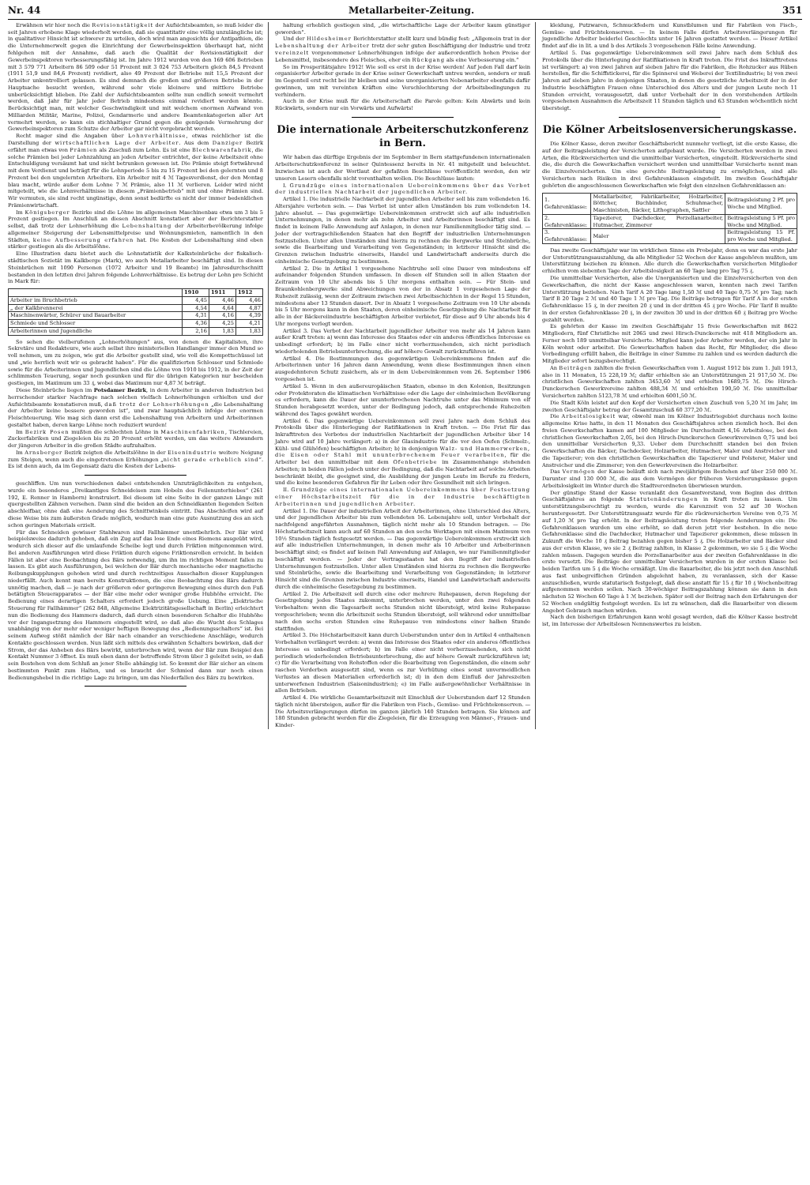Nr. 44 Metallarbeiter-Zeitung. 351
Erwähnen wir hier noch die Revisionstätigkeit der Aufsichtsbeamten, so muß leider die seit Jahren erhobene Klage wiederholt werden, daß sie quantitativ eine völlig unzulängliche ist; in qualitativer Hinsicht ist schwerer zu urteilen, doch wird man angesichts der Antipathien, die die Unternehmerwelt gegen die Einrichtung der Gewerbeinspektion überhaupt hat, nicht fehlgehen mit der Annahme, daß auch die Qualität der Revisionstätigkeit der Gewerbeinspektoren verbesserungsfähig ist. Im Jahre 1912 wurden von den 169 606 Betrieben mit 3 579 771 Arbeitern 86 509 oder 51 Prozent mit 3 024 753 Arbeitern gleich 84,5 Prozent (1911 51,9 und 84,6 Prozent) revidiert, also 49 Prozent der Betriebe mit 15,5 Prozent der Arbeiter unkontrolliert gelassen. Es sind demnach die großen und größeren Betriebe in der Hauptsache besucht worden, während sehr viele kleinere und mittlere Betriebe unberücksichtigt blieben. Die Zahl der Aufsichtsbeamten sollte nun endlich soweit vermehrt werden, daß Jahr für Jahr jeder Betrieb mindestens einmal revidiert werden könnte. Berücksichtigt man, mit welcher Geschwindigkeit und mit welchem enormen Aufwand von Milliarden Militär, Marine, Polizei, Gendarmerie und andere Beamtenkategorien aller Art vermehrt werden, so kann ein stichhaltiger Grund gegen die genügende Vermehrung der Gewerbeinspektoren zum Schutze der Arbeiter gar nicht vorgebracht werden.
Recht mager sind die Angaben über Lohnverhältnisse, etwas reichlicher ist die Darstellung der wirtschaftlichen Lage der Arbeiter. Aus dem Danziger Bezirk erfährt man etwas von Prämien als Zuschuß zum Lohn. Es ist eine Blechwarenfabrik, die solche Prämien bei jeder Lohnzahlung an jeden Arbeiter entrichtet, der keine Arbeitszeit ohne Entschuldigung versäumt hat und nicht betrunken gewesen ist. Die Prämie steigt fortwährend mit dem Verdienst und beträgt für die Lohnperiode 5 bis zu 15 Prozent bei den gelernten und 8 Prozent bei den ungelernten Arbeitern. Ein Arbeiter mit 4 ℳ Tagesverdienst, der den Montag blau macht, würde außer dem Lohne 7 ℳ Prämie, also 11 ℳ verlieren. Leider wird nicht mitgeteilt, wie die Lohnverhältnisse in diesem „Prämienbetrieb“ mit und ohne Prämien sind. Wir vermuten, sie sind recht ungünstige, denn sonst bedürfte es nicht der immer bedenklichen Prämienwirtschaft.
Im Königsberger Bezirke sind die Löhne im allgemeinen Maschinenbau etwa um 3 bis 5 Prozent gestiegen. Im Anschluß an diesen Abschnitt konstatiert aber der Berichterstatter selbst, daß trotz der Lohnerhöhung die Lebenshaltung der Arbeiterbevölkerung infolge allgemeiner Steigerung der Lebensmittelpreise und Wohnungsmieten, namentlich in den Städten, keine Aufbesserung erfahren hat. Die Kosten der Lebenshaltung sind eben stärker gestiegen als die Arbeitslöhne.
Eine Illustration dazu bietet auch die Lohnstatistik der Kalksteinbrüche der fiskalisch-städtischen Sozietät im Kalkberge (Mark), wo auch Metallarbeiter beschäftigt sind. In diesen Steinbrüchen mit 1090 Personen (1072 Arbeiter und 19 Beamte) im Jahresdurchschnitt bestanden in den letzten drei Jahren folgende Lohnverhältnisse. Es betrug der Lohn pro Schicht in Mark für:
| | 1910 | 1911 | 1912 |
| --- | --- | --- | --- |
| Arbeiter im Bruchbetrieb | 4,45 | 4,46 | 4,46 |
| „ der Kalkbrennerei | 4,54 | 4,64 | 4,87 |
| Maschinenwärter, Schürer und Bauarbeiter | 4,31 | 4,16 | 4,39 |
| Schmiede und Schlosser | 4,36 | 4,25 | 4,21 |
| Arbeiterinnen und Jugendliche | 2,16 | 1,83 | 1,83 |
So sehen die vielberufenen „Lohnerhöhungen“ aus, von denen die Kapitalisten, ihre Sekretäre und Redakteure, wie auch selbst ihre ministeriellen Handlanger immer den Mund so voll nehmen, um zu zeigen, wie gut die Arbeiter gestellt sind, wie voll die Kompottschüssel ist und „wie herrlich weit wir es gebracht haben“. Für die qualifizierten Schlosser und Schmiede sowie für die Arbeiterinnen und Jugendlichen sind die Löhne von 1910 bis 1912, in der Zeit der schlimmsten Teuerung, sogar noch gesunken und für die übrigen Kategorien nur bescheiden gestiegen, im Maximum um 33 ₰, wobei das Maximum nur 4,87 ℳ beträgt.
Diese Steinbrüche liegen im Potsdamer Bezirk, in dem Arbeiter in anderen Industrien bei herrschender starker Nachfrage nach solchen vielfach Lohnerhöhungen erhielten und der Aufsichtsbeamte konstatieren muß, daß trotz der Lohnerhöhungen „die Lebenshaltung der Arbeiter keine bessere geworden ist“, und zwar hauptsächlich infolge der enormen Fleischteuerung. Wie mag sich dann erst die Lebenshaltung von Arbeitern und Arbeiterinnen gestaltet haben, deren karge Löhne noch reduziert wurden!
Im Bezirk Posen mußten die schlechten Löhne in Maschinenfabriken, Tischlereien, Zuckerfabriken und Ziegeleien bis zu 20 Prozent erhöht werden, um das weitere Abwandern der jüngeren Arbeiter in die großen Städte aufzuhalten.
Im Arnsberger Bezirk zeigten die Arbeitslöhne in der Eisenindustrie weitere Neigung zum Steigen, wenn auch die eingetretenen Erhöhungen „nicht gerade erheblich sind“. Es ist denn auch, da im Gegensatz dazu die Kosten der Lebens-
geschliffen. Um nun verschiedenen dabei entstehenden Unzuträglichkeiten zu entgehen, wurde ein besonderes „Dreikantiges Schneideisen zum Hobeln des Feilenunterhiebes“ (261 192, E. Renner in Hamborn) konstruiert. Bei diesem ist eine Seite in der ganzen Länge mit quergestellten Zähnen versehen. Dann sind die beiden an den Schneidkanten liegenden Seiten abschleifbar, ohne daß eine Aenderung des Schnittwinkels eintritt. Das Abschleifen wird auf diese Weise bis zum äußersten Grade möglich, wodurch man eine gute Ausnutzung des an sich schon geringen Materials erzielt.
Für das Schneiden gewisser Stahlwaren sind Fallhämmer unentbehrlich. Der Bär wird beispielsweise dadurch gehoben, daß ein Zug auf das lose Ende eines Riemens ausgeübt wird, wodurch sich dieser auf die umlaufende Scheibe legt und durch Friktion mitgenommen wird. Bei anderen Ausführungen wird diese Friktion durch eigene Friktionsrollen erreicht. In beiden Fällen ist aber eine Beobachtung des Bärs notwendig, um ihn im richtigen Moment fallen zu lassen. Es gibt auch Ausführungen, bei welchen der Bär durch mechanische oder magnetische Reibungskupplungen gehoben wird und durch rechtzeitiges Ausschalten dieser Kupplungen niederfällt. Auch kennt man bereits Konstruktionen, die eine Beobachtung des Bärs dadurch unnötig machen, daß — je nach der größeren oder geringeren Bewegung eines durch den Fuß betätigten Steuerapparates — der Bär eine mehr oder weniger große Hubhöhe erreicht. Die Bedienung eines derartigen Schalters erfordert jedoch große Uebung. Eine „Elektrische Steuerung für Fallhämmer“ (262 848, Allgemeine Elektrizitätsgesellschaft in Berlin) erleichtert nun die Bedienung des Hammers dadurch, daß durch einen besonderen Schalter die Hubhöhe vor der Ingangsetzung des Hammers eingestellt wird, so daß also die Wucht des Schlages unabhängig von der mehr oder weniger heftigen Bewegung des „Bedienungsschalters“ ist. Bei seinem Aufweg stößt nämlich der Bär nach einander an verschiedene Anschläge, wodurch Kontakte geschlossen werden. Nun läßt sich mittels des erwähnten Schalters bewirken, daß der Strom, der das Anheben des Bärs bewirkt, unterbrochen wird, wenn der Bär zum Beispiel den Kontakt Nummer 3 öffnet. Es muß eben dann der betreffende Strom über 3 geleitet sein, so daß sein Bestehen von dem Schluß an jener Stelle abhängig ist. So kommt der Bär sicher an einem bestimmten Punkt zum Halten, und es braucht der Schmied dann nur noch einen Bedienungshebel in die richtige Lage zu bringen, um das Niederfallen des Bärs zu bewirken.
haltung erheblich gestiegen sind, „die wirtschaftliche Lage der Arbeiter kaum günstiger geworden“.
Und der Hildesheimer Berichterstatter stellt kurz und bündig fest: „Allgemein trat in der Lebenshaltung der Arbeiter trotz der sehr guten Beschäftigung der Industrie und trotz vereinzelt vorgenommener Lohnerhöhungen infolge der außerordentlich hohen Preise der Lebensmittel, insbesondere des Fleisches, eher ein Rückgang als eine Verbesserung ein.“
So im Prosperitätsjahre 1912! Wie soll es erst in der Krise werden! Auf jeden Fall darf kein organisierter Arbeiter gerade in der Krise seiner Gewerkschaft untreu werden, sondern er muß im Gegenteil erst recht bei ihr bleiben und seine unorganisierten Nebenarbeiter ebenfalls dafür gewinnen, um mit vereinten Kräften eine Verschlechterung der Arbeitsbedingungen zu verhindern.
Auch in der Krise muß für die Arbeiterschaft die Parole gelten: Kein Abwärts und kein Rückwärts, sondern nur ein Vorwärts und Aufwärts!
Die internationale Arbeiterschutzkonferenz in Bern.
Wir haben das dürftige Ergebnis der im September in Bern stattgefundenen internationalen Arbeiterschutzkonferenz in seiner Quintessenz bereits in Nr. 41 mitgeteilt und beleuchtet. Inzwischen ist auch der Wortlaut der gefaßten Beschlüsse veröffentlicht worden, den wir unseren Lesern ebenfalls nicht vorenthalten wollen. Die Beschlüsse lauten:
I. Grundzüge eines internationalen Uebereinkommens über das Verbot der industriellen Nachtarbeit der jugendlichen Arbeiter.
Artikel 1. Die industrielle Nachtarbeit der jugendlichen Arbeiter soll bis zum vollendeten 16. Altersjahre verboten sein. — Das Verbot ist unter allen Umständen bis zum vollendeten 14. Jahre absolut. — Das gegenwärtige Uebereinkommen erstreckt sich auf alle industriellen Unternehmungen, in denen mehr als zehn Arbeiter und Arbeiterinnen beschäftigt sind. Es findet in keinem Falle Anwendung auf Anlagen, in denen nur Familienmitglieder tätig sind. — Jeder der vertragschließenden Staaten hat den Begriff der industriellen Unternehmungen festzustellen. Unter allen Umständen sind hierzu zu rechnen die Bergwerke und Steinbrüche, sowie die Bearbeitung und Verarbeitung von Gegenständen; in letzterer Hinsicht sind die Grenzen zwischen Industrie einerseits, Handel und Landwirtschaft anderseits durch die einheimische Gesetzgebung zu bestimmen.
Artikel 2. Die in Artikel 1 vorgesehene Nachtruhe soll eine Dauer von mindestens elf aufeinander folgenden Stunden umfassen. In diesen elf Stunden soll in allen Staaten der Zeitraum von 10 Uhr abends bis 5 Uhr morgens enthalten sein. — Für Stein- und Braunkohlenbergwerke sind Abweichungen von der in Absatz 1 vorgesehenen Lage der Ruhezeit zulässig, wenn der Zeitraum zwischen zwei Arbeitsschichten in der Regel 15 Stunden, mindestens aber 13 Stunden dauert. Der in Absatz 1 vorgesehene Zeitraum von 10 Uhr abends bis 5 Uhr morgens kann in den Staaten, deren einheimische Gesetzgebung die Nachtarbeit für alle in der Bäckereiindustrie beschäftigten Arbeiter verbietet, für diese auf 9 Uhr abends bis 4 Uhr morgens verlegt werden.
Artikel 3. Das Verbot der Nachtarbeit jugendlicher Arbeiter von mehr als 14 Jahren kann außer Kraft treten: a) wenn das Interesse des Staates oder ein anderes öffentliches Interesse es unbedingt erfordert; b) im Falle einer nicht vorherzusehenden, sich nicht periodisch wiederholenden Betriebsunterbrechung, die auf höhere Gewalt zurückzuführen ist.
Artikel 4. Die Bestimmungen des gegenwärtigen Uebereinkommens finden auf die Arbeiterinnen unter 16 Jahren dann Anwendung, wenn diese Bestimmungen ihnen einen ausgedehnteren Schutz zusichern, als er in dem Uebereinkommen vom 26. September 1906 vorgesehen ist.
Artikel 5. Wenn in den außereuropäischen Staaten, ebenso in den Kolonien, Besitzungen oder Protektoraten die klimatischen Verhältnisse oder die Lage der einheimischen Bevölkerung es erfordern, kann die Dauer der ununterbrochenen Nachtruhe unter das Minimum von elf Stunden herabgesetzt werden, unter der Bedingung jedoch, daß entsprechende Ruhezeiten während des Tages gewährt werden.
Artikel 6. Das gegenwärtige Uebereinkommen soll zwei Jahre nach dem Schluß des Protokolls über die Hinterlegung der Ratifikationen in Kraft treten. — Die Frist für das Inkrafttreten des Verbotes der industriellen Nachtarbeit der jugendlichen Arbeiter über 14 Jahre wird auf 10 Jahre verlängert: a) in der Glasindustrie für die vor den Oefen (Schmelz-, Kühl- und Glühöfen) beschäftigten Arbeiter; b) in denjenigen Walz- und Hammerwerken, die Eisen oder Stahl mit ununterbrochenem Feuer verarbeiten, für die Arbeiter bei den unmittelbar mit dem Ofenbetriebe im Zusammenhange stehenden Arbeiten; in beiden Fällen jedoch unter der Bedingung, daß die Nachtarbeit auf solche Arbeiten beschränkt bleibt, die geeignet sind, die Ausbildung der jungen Leute im Berufe zu fördern, und die keine besonderen Gefahren für ihr Leben oder ihre Gesundheit mit sich bringen.
II. Grundzüge eines internationalen Uebereinkommens über Festsetzung einer Höchstarbeitszeit für die in der Industrie beschäftigten Arbeiterinnen und jugendlichen Arbeiter.
Artikel 1. Die Dauer der industriellen Arbeit der Arbeiterinnen, ohne Unterschied des Alters, und der jugendlichen Arbeiter bis zum vollendeten 16. Lebensjahre soll, unter Vorbehalt der nachfolgend angeführten Ausnahmen, täglich nicht mehr als 10 Stunden betragen. — Die Höchstarbeitszeit kann auch auf 60 Stunden an den sechs Werktagen mit einem Maximum von 10½ Stunden täglich festgesetzt werden. — Das gegenwärtige Uebereinkommen erstreckt sich auf alle industriellen Unternehmungen, in denen mehr als 10 Arbeiter und Arbeiterinnen beschäftigt sind; es findet auf keinen Fall Anwendung auf Anlagen, wo nur Familienmitglieder beschäftigt werden. — Jeder der Vertragsstaaten hat den Begriff der industriellen Unternehmungen festzustellen. Unter allen Umständen sind hierzu zu rechnen die Bergwerke und Steinbrüche, sowie die Bearbeitung und Verarbeitung von Gegenständen; in letzterer Hinsicht sind die Grenzen zwischen Industrie einerseits, Handel und Landwirtschaft anderseits durch die einheimische Gesetzgebung zu bestimmen.
Artikel 2. Die Arbeitszeit soll durch eine oder mehrere Ruhepausen, deren Regelung der Gesetzgebung jedes Staates zukommt, unterbrochen werden, unter den zwei folgenden Vorbehalten: wenn die Tagesarbeit sechs Stunden nicht übersteigt, wird keine Ruhepause vorgeschrieben; wenn die Arbeitszeit sechs Stunden übersteigt, soll während oder unmittelbar nach den sechs ersten Stunden eine Ruhepause von mindestens einer halben Stunde stattfinden.
Artikel 3. Die Höchstarbeitszeit kann durch Ueberstunden unter den in Artikel 4 enthaltenen Vorbehalten verlängert werden: a) wenn das Interesse des Staates oder ein anderes öffentliches Interesse es unbedingt erfordert; b) im Falle einer nicht vorherzusehenden, sich nicht periodisch wiederholenden Betriebsunterbrechung, die auf höhere Gewalt zurückzuführen ist; c) für die Verarbeitung von Rohstoffen oder die Bearbeitung von Gegenständen, die einem sehr raschen Verderben ausgesetzt sind, wenn es zur Verhütung eines sonst unvermeidlichen Verlustes an diesen Materialien erforderlich ist; d) in den dem Einfluß der Jahreszeiten unterworfenen Industrien (Saisonindustrien); e) im Falle außergewöhnlicher Verhältnisse in allen Betrieben.
Artikel 4. Die wirkliche Gesamtarbeitszeit mit Einschluß der Ueberstunden darf 12 Stunden täglich nicht übersteigen, außer für die Fabriken von Fisch-, Gemüse- und Früchtekonserven. — Die Arbeitsverlängerungen dürfen im ganzen jährlich 140 Stunden betragen. Sie können auf 180 Stunden gebracht werden für die Ziegeleien, für die Erzeugung von Männer-, Frauen- und Kinder-
kleidung, Putzwaren, Schmuckfedern und Kunstblumen und für Fabriken von Fisch-, Gemüse- und Früchtekonserven. — In keinem Falle dürfen Arbeitsverlängerungen für jugendliche Arbeiter beiderlei Geschlechts unter 16 Jahren gestattet werden. — Dieser Artikel findet auf die in lit. a und b des Artikels 3 vorgesehenen Fälle keine Anwendung.
Artikel 5. Das gegenwärtige Uebereinkommen soll zwei Jahre nach dem Schluß des Protokolls über die Hinterlegung der Ratifikationen in Kraft treten. Die Frist des Inkrafttretens ist verlängert: a) von zwei Jahren auf sieben Jahre für die Fabriken, die Rohzucker aus Rüben herstellen, für die Schiffstickerei, für die Spinnerei und Weberei der Textilindustrie; b) von zwei Jahren auf sieben Jahre in denjenigen Staaten, in denen die gesetzliche Arbeitszeit der in der Industrie beschäftigten Frauen ohne Unterschied des Alters und der jungen Leute noch 11 Stunden erreicht, vorausgesetzt, daß unter Vorbehalt der in den vorstehenden Artikeln vorgesehenen Ausnahmen die Arbeitszeit 11 Stunden täglich und 63 Stunden wöchentlich nicht übersteigt.
Die Kölner Arbeitslosenversicherungskasse.
Die Kölner Kasse, deren zweiter Geschäftsbericht nunmehr vorliegt, ist die erste Kasse, die auf der Beitragsleistung der Versicherten aufgebaut wurde. Die Versicherten werden in zwei Arten, die Rückversicherten und die unmittelbar Versicherten, eingeteilt. Rückversicherte sind die, die durch die Gewerkschaften versichert werden und unmittelbar Versicherte nennt man die Einzelversicherten. Um eine gerechte Beitragsleistung zu ermöglichen, sind alle Versicherten nach Risiken in drei Gefahrenklassen eingeteilt. Im zweiten Geschäftsjahr gehörten die angeschlossenen Gewerkschaften wie folgt den einzelnen Gefahrenklassen an:
| 1. Gefahrenklasse: | Metallarbeiter, Fabrikarbeiter, Holzarbeiter, Böttcher, Buchbinder, Schuhmacher, Maschinisten, Bäcker, Lithographen, Sattler | Beitragsleistung 2 Pf. pro Woche und Mitglied. |
| 2. Gefahrenklasse: | Tapezierer, Dachdecker, Porzellanarbeiter, Hutmacher, Zimmerer | Beitragsleistung 5 Pf. pro Woche und Mitglied. |
| 3. Gefahrenklasse: | Maler | Beitragsleistung 15 Pf. pro Woche und Mitglied. |
Das zweite Geschäftsjahr war im wirklichen Sinne ein Probejahr, denn es war das erste Jahr der Unterstützungsauszahlung, da alle Mitglieder 52 Wochen der Kasse angehören mußten, um Unterstützung beziehen zu können. Alle durch die Gewerkschaften versicherten Mitglieder erhielten vom siebenten Tage der Arbeitslosigkeit an 60 Tage lang pro Tag 75 ₰.
Die unmittelbar Versicherten, also die Unorganisierten und die Einzelversicherten von den Gewerkschaften, die nicht der Kasse angeschlossen waren, konnten nach zwei Tarifen Unterstützung beziehen. Nach Tarif A 20 Tage lang 1,50 ℳ und 40 Tage 0,75 ℳ pro Tag; nach Tarif B 20 Tage 2 ℳ und 40 Tage 1 ℳ pro Tag. Die Beiträge betrugen für Tarif A in der ersten Gefahrenklasse 15 ₰, in der zweiten 20 ₰ und in der dritten 45 ₰ pro Woche. Für Tarif B mußte in der ersten Gefahrenklasse 20 ₰, in der zweiten 30 und in der dritten 60 ₰ Beitrag pro Woche gezahlt werden.
Es gehörten der Kasse im zweiten Geschäftsjahr 15 freie Gewerkschaften mit 8622 Mitgliedern, fünf Christliche mit 2065 und zwei Hirsch-Dunckersche mit 418 Mitgliedern an. Ferner noch 189 unmittelbar Versicherte. Mitglied kann jeder Arbeiter werden, der ein Jahr in Köln wohnt oder arbeitet. Die Gewerkschaften haben das Recht, für Mitglieder, die diese Vorbedingung erfüllt haben, die Beiträge in einer Summe zu zahlen und es werden dadurch die Mitglieder sofort bezugsberechtigt.
An Beiträgen zahlten die freien Gewerkschaften vom 1. August 1912 bis zum 1. Juli 1913, also in 11 Monaten, 15 228,19 ℳ; dafür erhielten sie an Unterstützungen 21 917,50 ℳ. Die christlichen Gewerkschaften zahlten 3453,60 ℳ und erhielten 1689,75 ℳ. Die Hirsch-Dunckerschen Gewerkvereine zahlten 488,34 ℳ und erhielten 190,50 ℳ. Die unmittelbar Versicherten zahlten 5123,78 ℳ und erhielten 6001,50 ℳ.
Die Stadt Köln leistet auf den Kopf der Versicherten einen Zuschuß von 5,20 ℳ im Jahr, im zweiten Geschäftsjahr betrug der Gesamtzuschuß 60 377,20 ℳ.
Die Arbeitslosigkeit war, obwohl man im Kölner Industriegebiet durchaus noch keine allgemeine Krise hatte, in den 11 Monaten des Geschäftsjahres schon ziemlich hoch. Bei den freien Gewerkschaften kamen auf 100 Mitglieder im Durchschnitt 4,16 Arbeitslose, bei den christlichen Gewerkschaften 2,05, bei den Hirsch-Dunckerschen Gewerkvereinen 0,75 und bei den unmittelbar Versicherten 9,33. Ueber dem Durchschnitt standen bei den freien Gewerkschaften die Bäcker, Dachdecker, Holzarbeiter, Hutmacher, Maler und Anstreicher und die Tapezierer; von den christlichen Gewerkschaften die Tapezierer und Polsterer, Maler und Anstreicher und die Zimmerer; von den Gewerkvereinen die Holzarbeiter.
Das Vermögen der Kasse beläuft sich nach zweijährigem Bestehen auf über 250 000 ℳ. Darunter sind 130 000 ℳ, die aus dem Vermögen der früheren Versicherungskasse gegen Arbeitslosigkeit im Winter durch die Stadtverordneten überwiesen wurden.
Der günstige Stand der Kasse veranlaßt den Gesamtvorstand, vom Beginn des dritten Geschäftsjahres an folgende Statutenänderungen in Kraft treten zu lassen. Um unterstützungsberechtigt zu werden, wurde die Karenzzeit von 52 auf 30 Wochen heruntergesetzt. Der Unterstützungssatz wurde für die rückversicherten Vereine von 0,75 ℳ auf 1,20 ℳ pro Tag erhöht. In der Beitragsleistung treten folgende Aenderungen ein: Die Gefahrenklassen wurden um eine erhöht, so daß deren jetzt vier bestehen. In die neue Gefahrenklasse sind die Dachdecker, Hutmacher und Tapezierer gekommen, diese müssen in Zukunft die Woche 10 ₰ Beitrag bezahlen gegen bisher 5 ₰. Die Holzarbeiter und Bäcker sind aus der ersten Klasse, wo sie 2 ₰ Beitrag zahlten, in Klasse 2 gekommen, wo sie 5 ₰ die Woche zahlen müssen. Dagegen wurden die Porzellanarbeiter aus der zweiten Gefahrenklasse in die erste versetzt. Die Beiträge der unmittelbar Versicherten wurden in der ersten Klasse bei beiden Tarifen um 5 ₰ die Woche ermäßigt. Um die Bauarbeiter, die bis jetzt noch den Anschluß aus fast unbegreiflichen Gründen abgelehnt haben, zu veranlassen, sich der Kasse anzuschließen, wurde statutarisch festgelegt, daß diese anstatt für 15 ₰ für 10 ₰ Wochenbeitrag aufgenommen werden sollen. Nach 30-wöchiger Beitragszahlung können sie dann in den nächsten 52 Wochen 60 Tage à 1 ℳ beziehen. Später soll der Beitrag nach den Erfahrungen der 52 Wochen endgültig festgelegt werden. Es ist zu wünschen, daß die Bauarbeiter von diesem Angebot Gebrauch machen würden.
Nach den bisherigen Erfahrungen kann wohl gesagt werden, daß die Kölner Kasse bestrebt ist, im Interesse der Arbeitslosen Nennenswertes zu leisten.